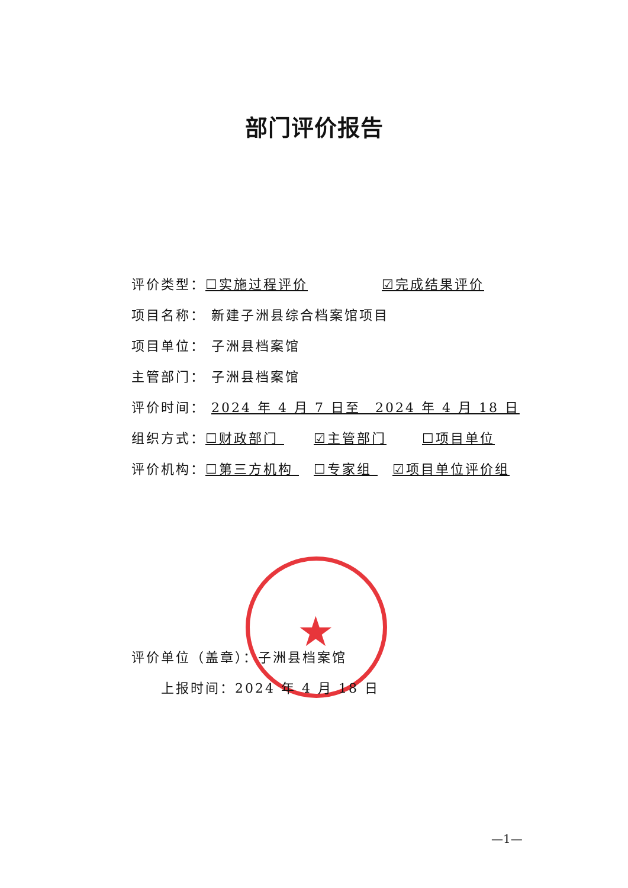部门评价报告
评价类型：☐实施过程评价 ☑完成结果评价
项目名称： 新建子洲县综合档案馆项目
项目单位： 子洲县档案馆
主管部门： 子洲县档案馆
评价时间： 2024 年 4 月 7 日至　2024 年 4 月 18 日
组织方式：☐财政部门 ☑主管部门 ☐项目单位
评价机构：☐第三方机构 ☐专家组 ☑项目单位评价组
★
评价单位（盖章）：子洲县档案馆
上报时间：2024 年 4 月 18 日
—1—